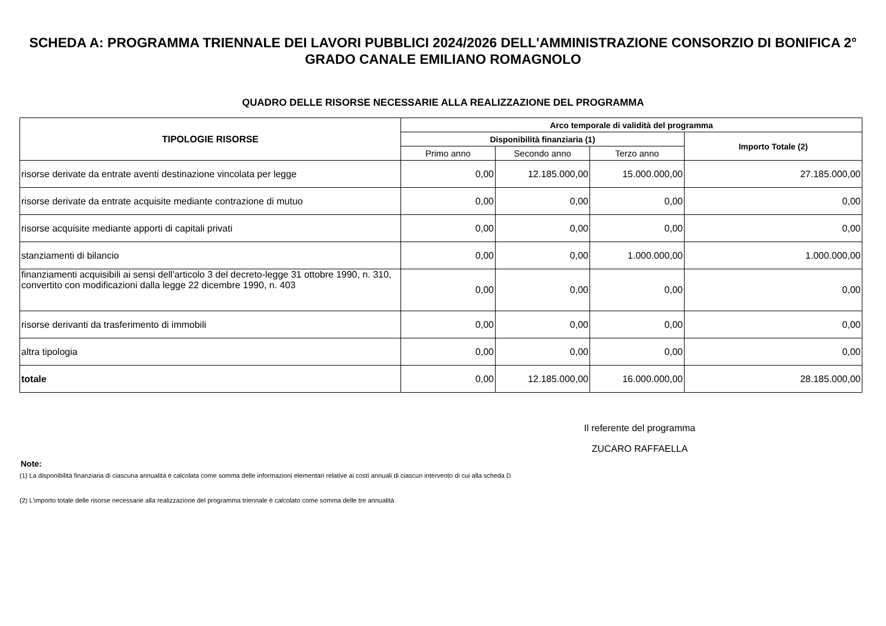SCHEDA A: PROGRAMMA TRIENNALE DEI LAVORI PUBBLICI 2024/2026 DELL'AMMINISTRAZIONE CONSORZIO DI BONIFICA 2° GRADO CANALE EMILIANO ROMAGNOLO
QUADRO DELLE RISORSE NECESSARIE ALLA REALIZZAZIONE DEL PROGRAMMA
| TIPOLOGIE RISORSE | Arco temporale di validità del programma | | | |
| --- | --- | --- | --- | --- |
| | Disponibilità finanziaria (1) | | | Importo Totale (2) |
| | Primo anno | Secondo anno | Terzo anno | |
| risorse derivate da entrate aventi destinazione vincolata per legge | 0,00 | 12.185.000,00 | 15.000.000,00 | 27.185.000,00 |
| risorse derivate da entrate acquisite mediante contrazione di mutuo | 0,00 | 0,00 | 0,00 | 0,00 |
| risorse acquisite mediante apporti di capitali privati | 0,00 | 0,00 | 0,00 | 0,00 |
| stanziamenti di bilancio | 0,00 | 0,00 | 1.000.000,00 | 1.000.000,00 |
| finanziamenti acquisibili ai sensi dell'articolo 3 del decreto-legge 31 ottobre 1990, n. 310, convertito con modificazioni dalla legge 22 dicembre 1990, n. 403 | 0,00 | 0,00 | 0,00 | 0,00 |
| risorse derivanti da trasferimento di immobili | 0,00 | 0,00 | 0,00 | 0,00 |
| altra tipologia | 0,00 | 0,00 | 0,00 | 0,00 |
| totale | 0,00 | 12.185.000,00 | 16.000.000,00 | 28.185.000,00 |
Il referente del programma
ZUCARO RAFFAELLA
Note:
(1) La disponibilità finanziaria di ciascuna annualità è calcolata come somma delle informazioni elementari relative ai costi annuali di ciascun intervento di cui alla scheda D
(2) L'importo totale delle risorse necessarie alla realizzazione del programma triennale è calcolato come somma delle tre annualità